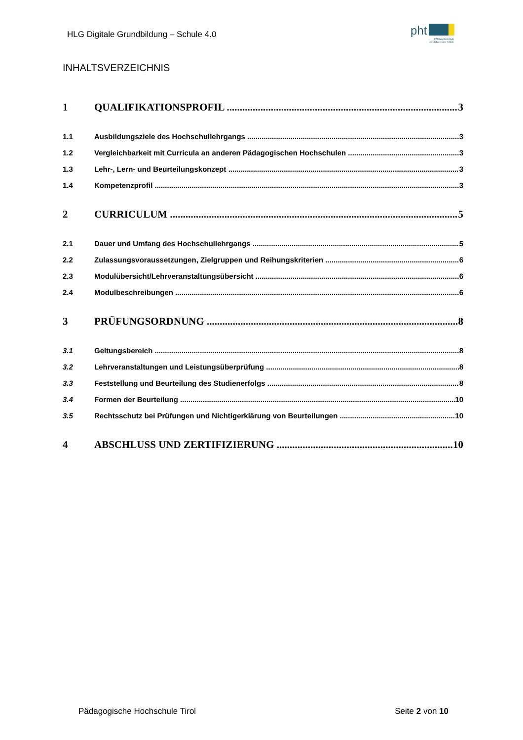HLG Digitale Grundbildung – Schule 4.0
pht
PÄDAGOGISCHE
HOCHSCHULE TIROL
INHALTSVERZEICHNIS
1 QUALIFIKATIONSPROFIL 3
1.1 Ausbildungsziele des Hochschullehrgangs 3
1.2 Vergleichbarkeit mit Curricula an anderen Pädagogischen Hochschulen 3
1.3 Lehr-, Lern- und Beurteilungskonzept 3
1.4 Kompetenzprofil 3
2 CURRICULUM 5
2.1 Dauer und Umfang des Hochschullehrgangs 5
2.2 Zulassungsvoraussetzungen, Zielgruppen und Reihungskriterien 6
2.3 Modulübersicht/Lehrveranstaltungsübersicht 6
2.4 Modulbeschreibungen 6
3 PRÜFUNGSORDNUNG 8
3.1 Geltungsbereich 8
3.2 Lehrveranstaltungen und Leistungsüberprüfung 8
3.3 Feststellung und Beurteilung des Studienerfolgs 8
3.4 Formen der Beurteilung 10
3.5 Rechtsschutz bei Prüfungen und Nichtigerklärung von Beurteilungen 10
4 ABSCHLUSS UND ZERTIFIZIERUNG 10
Pädagogische Hochschule Tirol Seite 2 von 10